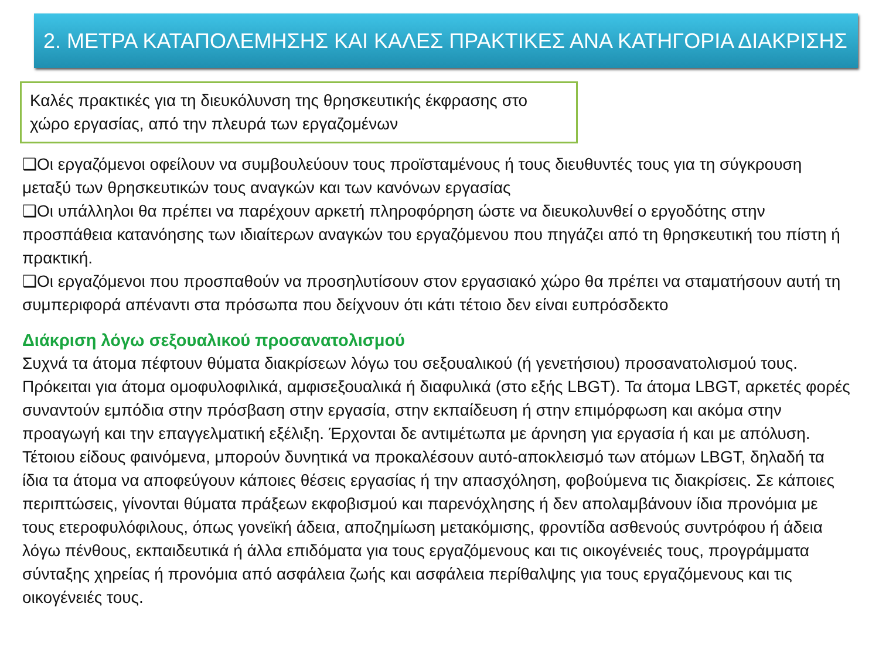2. ΜΕΤΡΑ ΚΑΤΑΠΟΛΕΜΗΣΗΣ ΚΑΙ ΚΑΛΕΣ ΠΡΑΚΤΙΚΕΣ ΑΝΑ ΚΑΤΗΓΟΡΙΑ ΔΙΑΚΡΙΣΗΣ
Καλές πρακτικές για τη διευκόλυνση της θρησκευτικής έκφρασης στο χώρο εργασίας, από την πλευρά των εργαζομένων
❑Οι εργαζόμενοι οφείλουν να συμβουλεύουν τους προϊσταμένους ή τους διευθυντές τους για τη σύγκρουση μεταξύ των θρησκευτικών τους αναγκών και των κανόνων εργασίας
❑Οι υπάλληλοι θα πρέπει να παρέχουν αρκετή πληροφόρηση ώστε να διευκολυνθεί ο εργοδότης στην προσπάθεια κατανόησης των ιδιαίτερων αναγκών του εργαζόμενου που πηγάζει από τη θρησκευτική του πίστη ή πρακτική.
❑Οι εργαζόμενοι που προσπαθούν να προσηλυτίσουν στον εργασιακό χώρο θα πρέπει να σταματήσουν αυτή τη συμπεριφορά απέναντι στα πρόσωπα που δείχνουν ότι κάτι τέτοιο δεν είναι ευπρόσδεκτο
Διάκριση λόγω σεξουαλικού προσανατολισμού
Συχνά τα άτομα πέφτουν θύματα διακρίσεων λόγω του σεξουαλικού (ή γενετήσιου) προσανατολισμού τους. Πρόκειται για άτομα ομοφυλοφιλικά, αμφισεξουαλικά ή διαφυλικά (στο εξής LBGT). Τα άτομα LBGT, αρκετές φορές συναντούν εμπόδια στην πρόσβαση στην εργασία, στην εκπαίδευση ή στην επιμόρφωση και ακόμα στην προαγωγή και την επαγγελματική εξέλιξη. Έρχονται δε αντιμέτωπα με άρνηση για εργασία ή και με απόλυση. Τέτοιου είδους φαινόμενα, μπορούν δυνητικά να προκαλέσουν αυτό-αποκλεισμό των ατόμων LBGT, δηλαδή τα ίδια τα άτομα να αποφεύγουν κάποιες θέσεις εργασίας ή την απασχόληση, φοβούμενα τις διακρίσεις. Σε κάποιες περιπτώσεις, γίνονται θύματα πράξεων εκφοβισμού και παρενόχλησης ή δεν απολαμβάνουν ίδια προνόμια με τους ετεροφυλόφιλους, όπως γονεϊκή άδεια, αποζημίωση μετακόμισης, φροντίδα ασθενούς συντρόφου ή άδεια λόγω πένθους, εκπαιδευτικά ή άλλα επιδόματα για τους εργαζόμενους και τις οικογένειές τους, προγράμματα σύνταξης χηρείας ή προνόμια από ασφάλεια ζωής και ασφάλεια περίθαλψης για τους εργαζόμενους και τις οικογένειές τους.